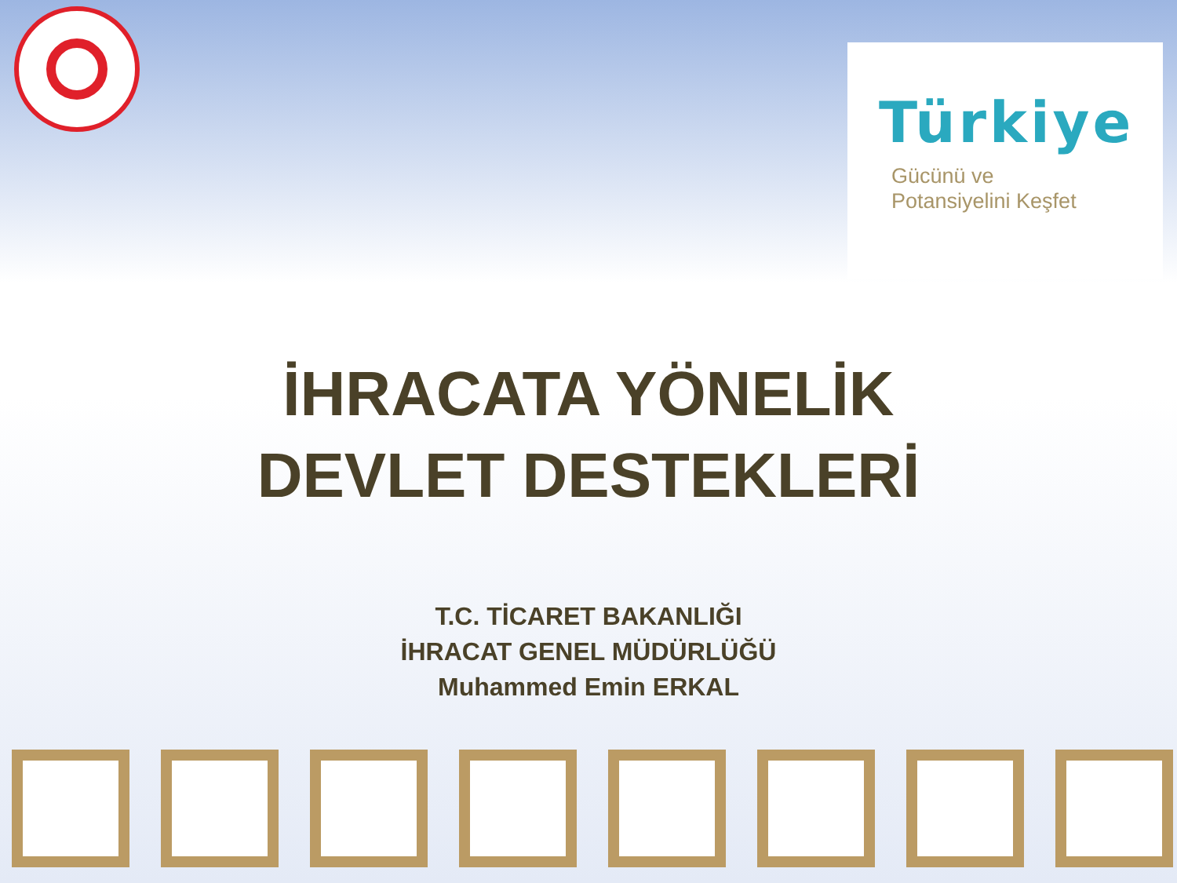Türkiye
Gücünü ve
Potansiyelini Keşfet
İHRACATA YÖNELİK
DEVLET DESTEKLERİ
T.C. TİCARET BAKANLIĞI
İHRACAT GENEL MÜDÜRLÜĞÜ
Muhammed Emin ERKAL